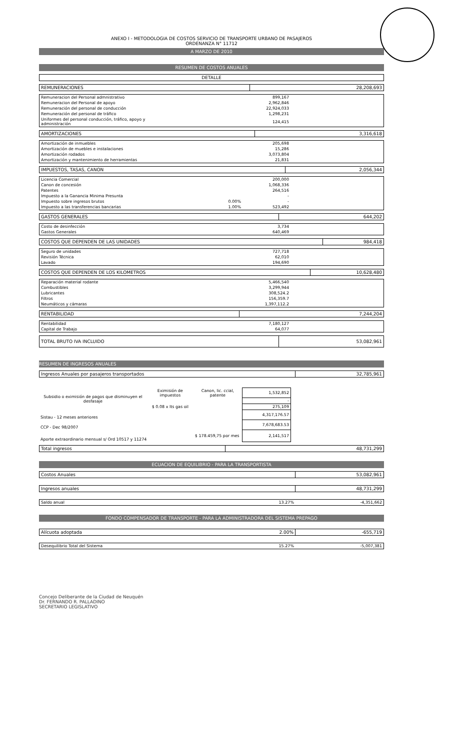ANEXO I - METODOLOGIA DE COSTOS SERVICIO DE TRANSPORTE URBANO DE PASAJEROS
ORDENANZA N° 11712
A MARZO DE 2010
RESUMEN DE COSTOS ANUALES
| DETALLE |
| REMUNERACIONES | 28,208,693 |
| Remuneracion del Personal admnistrativo | | 899,167 | |
| Remuneracion del Personal de apoyo | | 2,962,846 | |
| Remuneración del personal de conducción | | 22,924,033 | |
| Remuneración del personal de tráfico | | 1,298,231 | |
| Uniformes del personal conducción, tráfico, apoyo y administración | | 124,415 | |
| AMORTIZACIONES | 3,316,618 |
| Amortización de inmuebles | | 205,698 | |
| Amortización de muebles e instalaciones | | 15,286 | |
| Amortización rodados | | 3,073,804 | |
| Amortización y mantenimiento de herramientas | | 21,831 | |
| IMPUESTOS, TASAS, CANON | 2,056,344 |
| Licencia Comercial | | 200,000 | |
| Canon de concesión | | 1,068,336 | |
| Patentes | | 264,516 | |
| Impuesto a la Ganancia Minima Presunta | | - | |
| Impuesto sobre ingresos brutos | 0.00% | - | |
| Impuesto a las transferencias bancarias | 1.00% | 523,492 | |
| GASTOS GENERALES | 644,202 |
| Costo de desinfección | | 3,734 | |
| Gastos Generales | | 640,469 | |
| COSTOS QUE DEPENDEN DE LAS UNIDADES | 984,418 |
| Seguro de unidades | | 727,718 | |
| Revisión Técnica | | 62,010 | |
| Lavado | | 194,690 | |
| COSTOS QUE DEPENDEN DE LOS KILOMETROS | 10,628,480 |
| Reparación material rodante | | 5,466,540 | |
| Combustibles | | 3,299,944 | |
| Lubricantes | | 308,524.2 | |
| Filtros | | 156,359.7 | |
| Neumáticos y cámaras | | 1,397,112.2 | |
| RENTABILIDAD | 7,244,204 |
| Rentabilidad | | 7,180,127 | |
| Capital de Trabajo | | 64,077 | |
| TOTAL BRUTO IVA INCLUIDO | 53,082,961 |
RESUMEN DE INGRESOS ANUALES
| Ingresos Anuales por pasajeros transportados | 32,785,961 |
| Subsidio o eximisión de pagos que disminuyen el desfasaje | Eximisión de impuestos | Canon, lic. ccial, patente | 1,532,852 | |
| | | | - | |
| | $ 0.08 x lts gas oil | | 275,109 | |
| Sistau - 12 meses anteriores | | | 4,317,176.57 | |
| CCP - Dec 98/2007 | | | 7,678,683.53 | |
| Aporte extraordinario mensual s/ Ord 10517 y 11274 | | $ 178.459,75 por mes | 2,141,517 | |
| Total ingresos | 48,731,299 |
ECUACION DE EQUILIBRIO - PARA LA TRANSPORTISTA
| Costos Anuales | 53,082,961 |
| Ingresos anuales | 48,731,299 |
| Saldo anual | 13.27% | -4,351,662 |
FONDO COMPENSADOR DE TRANSPORTE - PARA LA ADMINISTRADORA DEL SISTEMA PREPAGO
| Alícuota adoptada | 2.00% | -655,719 |
| Desequilibrio Total del Sistema | 15.27% | -5,007,381 |
Concejo Deliberante de la Ciudad de Neuquén
Dr. FERNANDO R. PALLADINO
SECRETARIO LEGISLATIVO